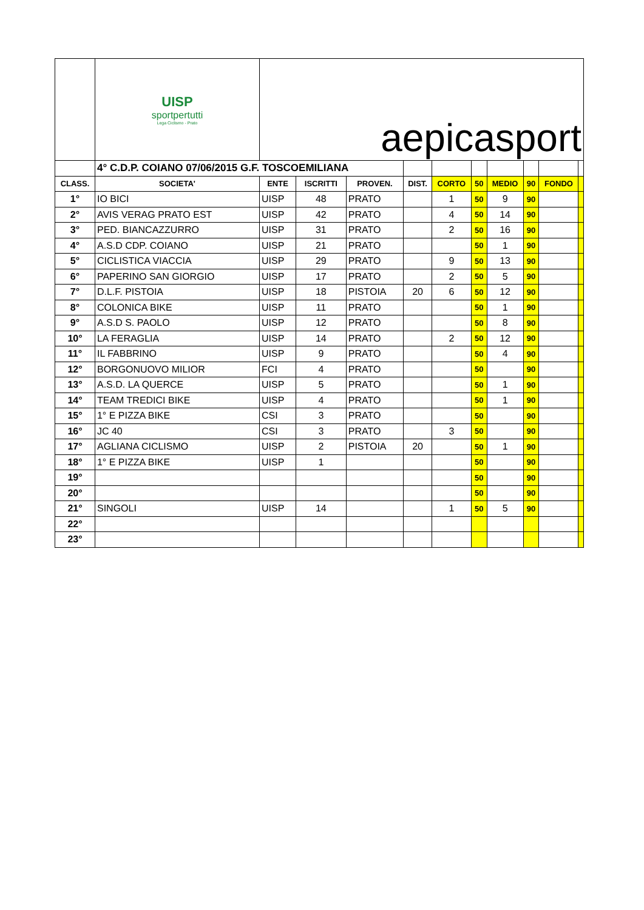| | UISP sportpertutti Lega Ciclismo - Prato | aepicasport | | | | | | | | | |
| | 4° C.D.P. COIANO 07/06/2015 G.F. TOSCOEMILIANA | | | | | | | | | | |
| CLASS. | SOCIETA' | ENTE | ISCRITTI | PROVEN. | DIST. | CORTO | 50 | MEDIO | 90 | FONDO | |
| 1° | IO BICI | UISP | 48 | PRATO | | 1 | 50 | 9 | 90 | | |
| 2° | AVIS VERAG PRATO EST | UISP | 42 | PRATO | | 4 | 50 | 14 | 90 | | |
| 3° | PED. BIANCAZZURRO | UISP | 31 | PRATO | | 2 | 50 | 16 | 90 | | |
| 4° | A.S.D CDP. COIANO | UISP | 21 | PRATO | | | 50 | 1 | 90 | | |
| 5° | CICLISTICA VIACCIA | UISP | 29 | PRATO | | 9 | 50 | 13 | 90 | | |
| 6° | PAPERINO SAN GIORGIO | UISP | 17 | PRATO | | 2 | 50 | 5 | 90 | | |
| 7° | D.L.F. PISTOIA | UISP | 18 | PISTOIA | 20 | 6 | 50 | 12 | 90 | | |
| 8° | COLONICA BIKE | UISP | 11 | PRATO | | | 50 | 1 | 90 | | |
| 9° | A.S.D S. PAOLO | UISP | 12 | PRATO | | | 50 | 8 | 90 | | |
| 10° | LA FERAGLIA | UISP | 14 | PRATO | | 2 | 50 | 12 | 90 | | |
| 11° | IL FABBRINO | UISP | 9 | PRATO | | | 50 | 4 | 90 | | |
| 12° | BORGONUOVO MILIOR | FCI | 4 | PRATO | | | 50 | | 90 | | |
| 13° | A.S.D. LA QUERCE | UISP | 5 | PRATO | | | 50 | 1 | 90 | | |
| 14° | TEAM TREDICI BIKE | UISP | 4 | PRATO | | | 50 | 1 | 90 | | |
| 15° | 1° E PIZZA BIKE | CSI | 3 | PRATO | | | 50 | | 90 | | |
| 16° | JC 40 | CSI | 3 | PRATO | | 3 | 50 | | 90 | | |
| 17° | AGLIANA CICLISMO | UISP | 2 | PISTOIA | 20 | | 50 | 1 | 90 | | |
| 18° | 1° E PIZZA BIKE | UISP | 1 | | | | 50 | | 90 | | |
| 19° | | | | | | | 50 | | 90 | | |
| 20° | | | | | | | 50 | | 90 | | |
| 21° | SINGOLI | UISP | 14 | | | 1 | 50 | 5 | 90 | | |
| 22° | | | | | | | | | | | |
| 23° | | | | | | | | | | | |